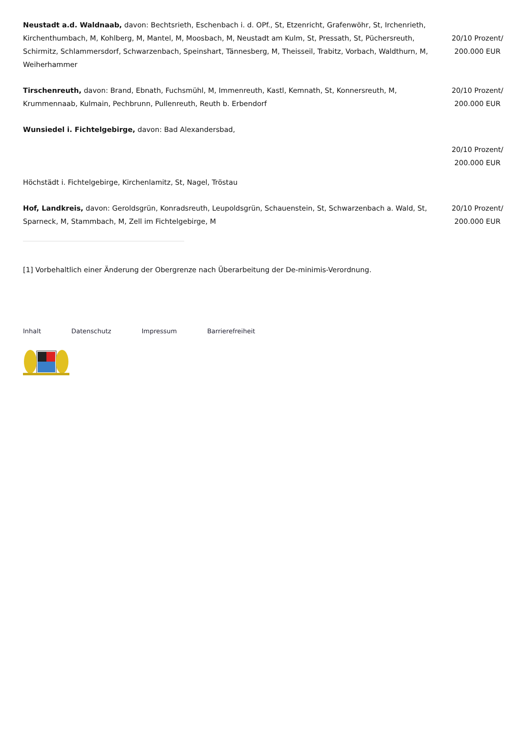| Neustadt a.d. Waldnaab, davon: Bechtsrieth, Eschenbach i. d. OPf., St, Etzenricht, Grafenwöhr, St, Irchenrieth, Kirchenthumbach, M, Kohlberg, M, Mantel, M, Moosbach, M, Neustadt am Kulm, St, Pressath, St, Püchersreuth, Schirmitz, Schlammersdorf, Schwarzenbach, Speinshart, Tännesberg, M, Theisseil, Trabitz, Vorbach, Waldthurn, M, Weiherhammer | 20/10 Prozent/ 200.000 EUR |
| Tirschenreuth, davon: Brand, Ebnath, Fuchsmühl, M, Immenreuth, Kastl, Kemnath, St, Konnersreuth, M, Krummennaab, Kulmain, Pechbrunn, Pullenreuth, Reuth b. Erbendorf | 20/10 Prozent/ 200.000 EUR |
| Wunsiedel i. Fichtelgebirge, davon: Bad Alexandersbad, Höchstädt i. Fichtelgebirge, Kirchenlamitz, St, Nagel, Tröstau | 20/10 Prozent/ 200.000 EUR |
| Hof, Landkreis, davon: Geroldsgrün, Konradsreuth, Leupoldsgrün, Schauenstein, St, Schwarzenbach a. Wald, St, Sparneck, M, Stammbach, M, Zell im Fichtelgebirge, M | 20/10 Prozent/ 200.000 EUR |
[1] Vorbehaltlich einer Änderung der Obergrenze nach Überarbeitung der De-minimis-Verordnung.
Inhalt Datenschutz Impressum Barrierefreiheit